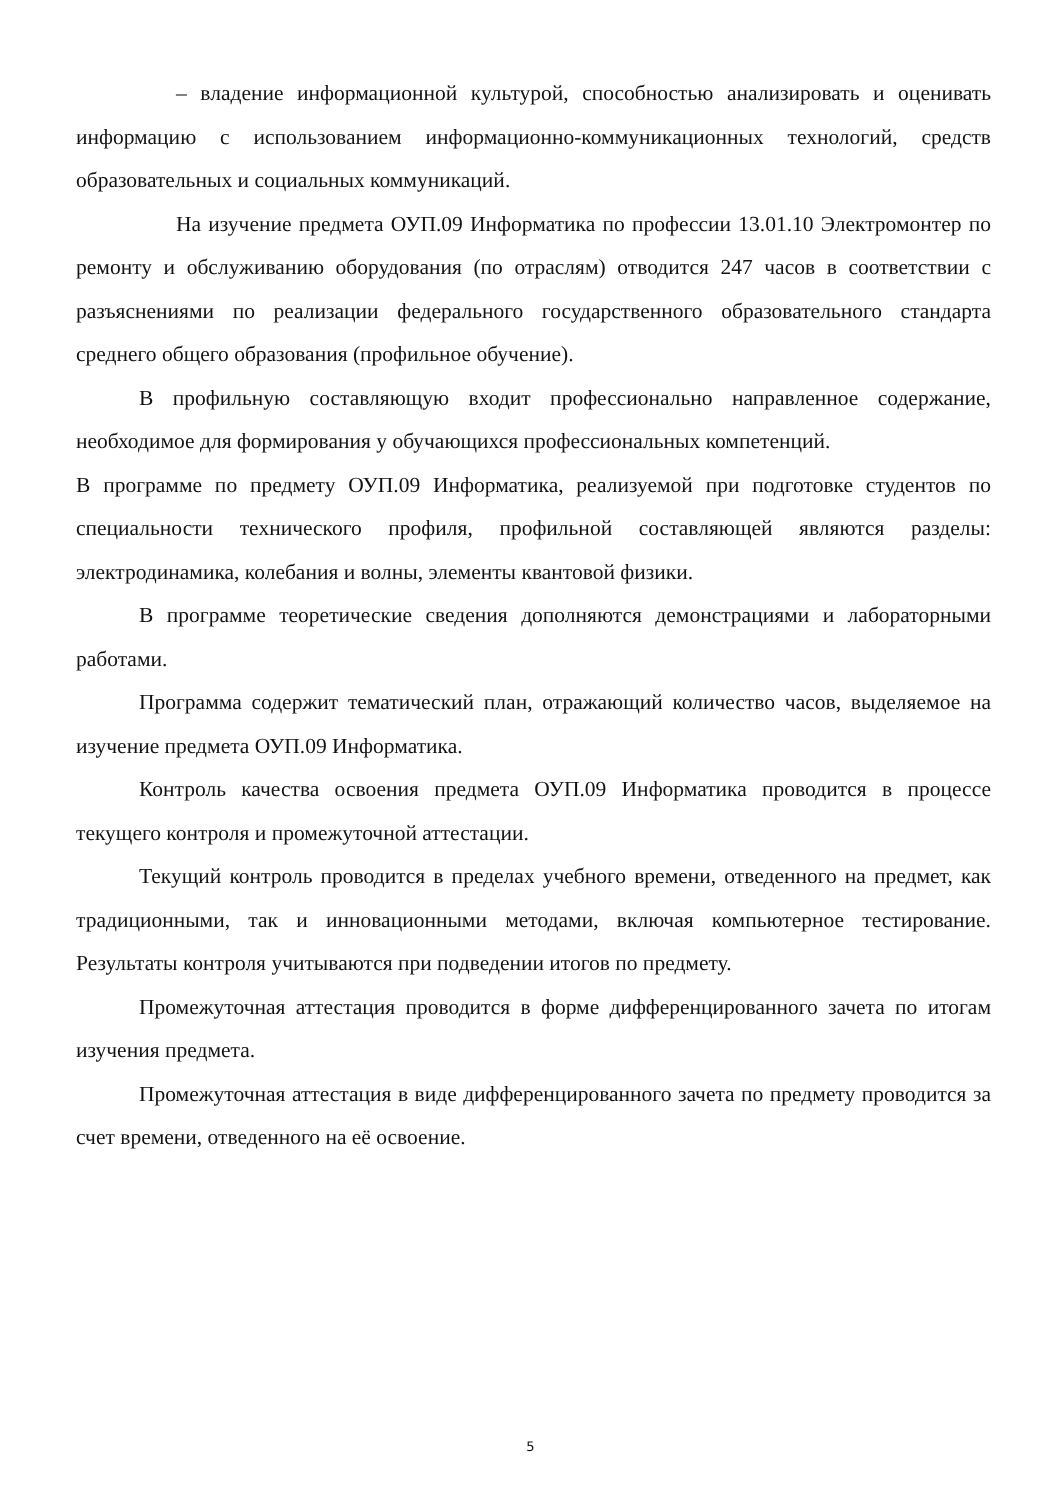– владение информационной культурой, способностью анализировать и оценивать информацию с использованием информационно-коммуникационных технологий, средств образовательных и социальных коммуникаций.
На изучение предмета ОУП.09 Информатика по профессии 13.01.10 Электромонтер по ремонту и обслуживанию оборудования (по отраслям) отводится 247 часов в соответствии с разъяснениями по реализации федерального государственного образовательного стандарта среднего общего образования (профильное обучение).
В профильную составляющую входит профессионально направленное содержание, необходимое для формирования у обучающихся профессиональных компетенций.
В программе по предмету ОУП.09 Информатика, реализуемой при подготовке студентов по специальности технического профиля, профильной составляющей являются разделы: электродинамика, колебания и волны, элементы квантовой физики.
В программе теоретические сведения дополняются демонстрациями и лабораторными работами.
Программа содержит тематический план, отражающий количество часов, выделяемое на изучение предмета ОУП.09 Информатика.
Контроль качества освоения предмета ОУП.09 Информатика проводится в процессе текущего контроля и промежуточной аттестации.
Текущий контроль проводится в пределах учебного времени, отведенного на предмет, как традиционными, так и инновационными методами, включая компьютерное тестирование. Результаты контроля учитываются при подведении итогов по предмету.
Промежуточная аттестация проводится в форме дифференцированного зачета по итогам изучения предмета.
Промежуточная аттестация в виде дифференцированного зачета по предмету проводится за счет времени, отведенного на её освоение.
5